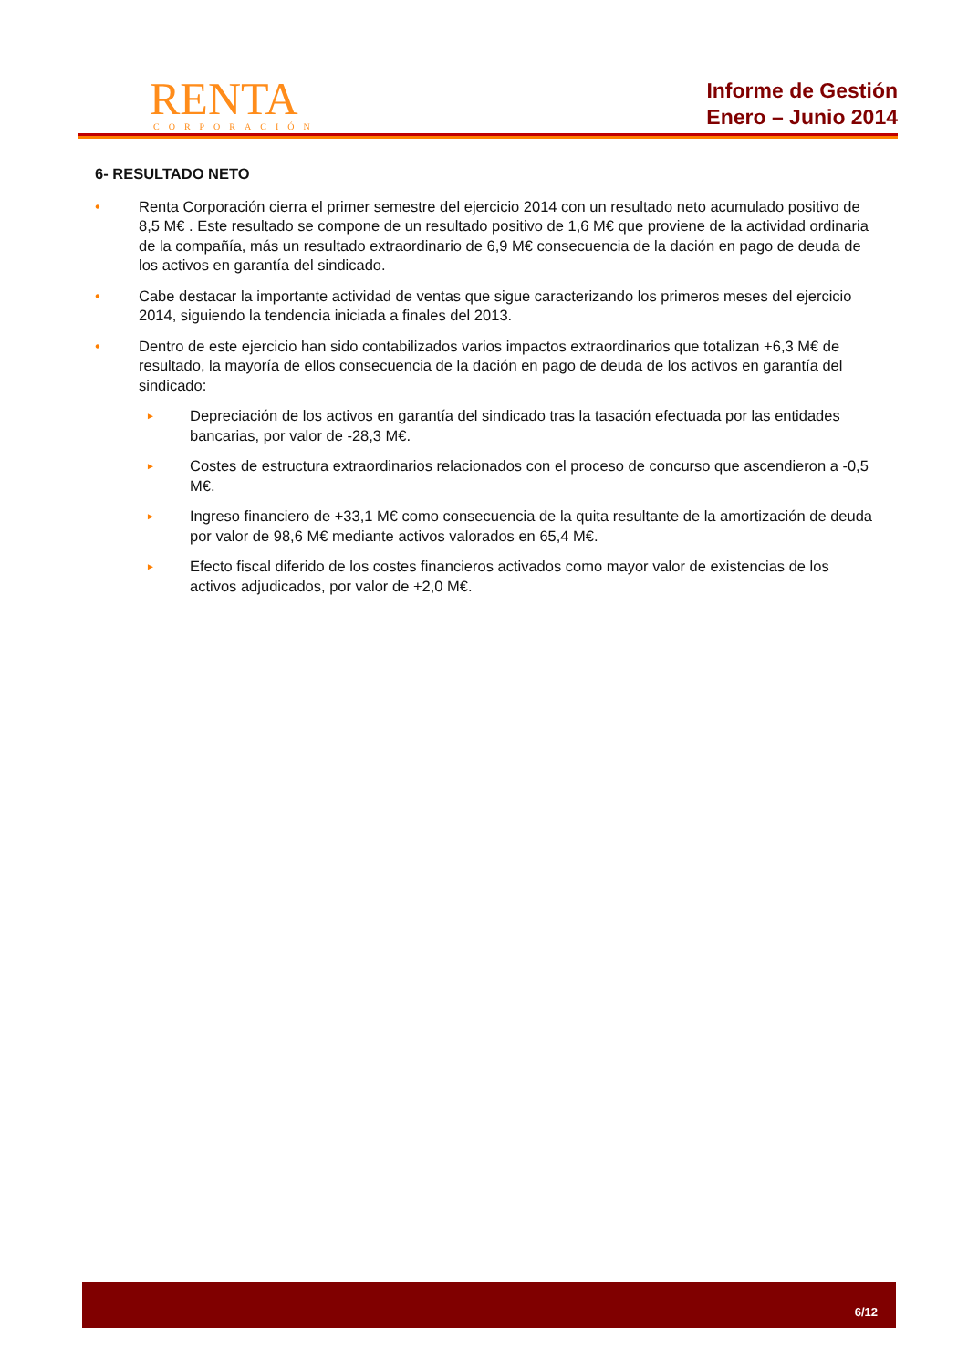RENTA
CORPORACIÓN
Informe de Gestión
Enero – Junio 2014
6- RESULTADO NETO
• Renta Corporación cierra el primer semestre del ejercicio 2014 con un resultado neto acumulado positivo de 8,5 M€ . Este resultado se compone de un resultado positivo de 1,6 M€ que proviene de la actividad ordinaria de la compañía, más un resultado extraordinario de 6,9 M€ consecuencia de la dación en pago de deuda de los activos en garantía del sindicado.
• Cabe destacar la importante actividad de ventas que sigue caracterizando los primeros meses del ejercicio 2014, siguiendo la tendencia iniciada a finales del 2013.
• Dentro de este ejercicio han sido contabilizados varios impactos extraordinarios que totalizan +6,3 M€ de resultado, la mayoría de ellos consecuencia de la dación en pago de deuda de los activos en garantía del sindicado:
►
Depreciación de los activos en garantía del sindicado tras la tasación efectuada por las entidades bancarias, por valor de -28,3 M€.
►
Costes de estructura extraordinarios relacionados con el proceso de concurso que ascendieron a -0,5 M€.
►
Ingreso financiero de +33,1 M€ como consecuencia de la quita resultante de la amortización de deuda por valor de 98,6 M€ mediante activos valorados en 65,4 M€.
►
Efecto fiscal diferido de los costes financieros activados como mayor valor de existencias de los activos adjudicados, por valor de +2,0 M€.
6/12